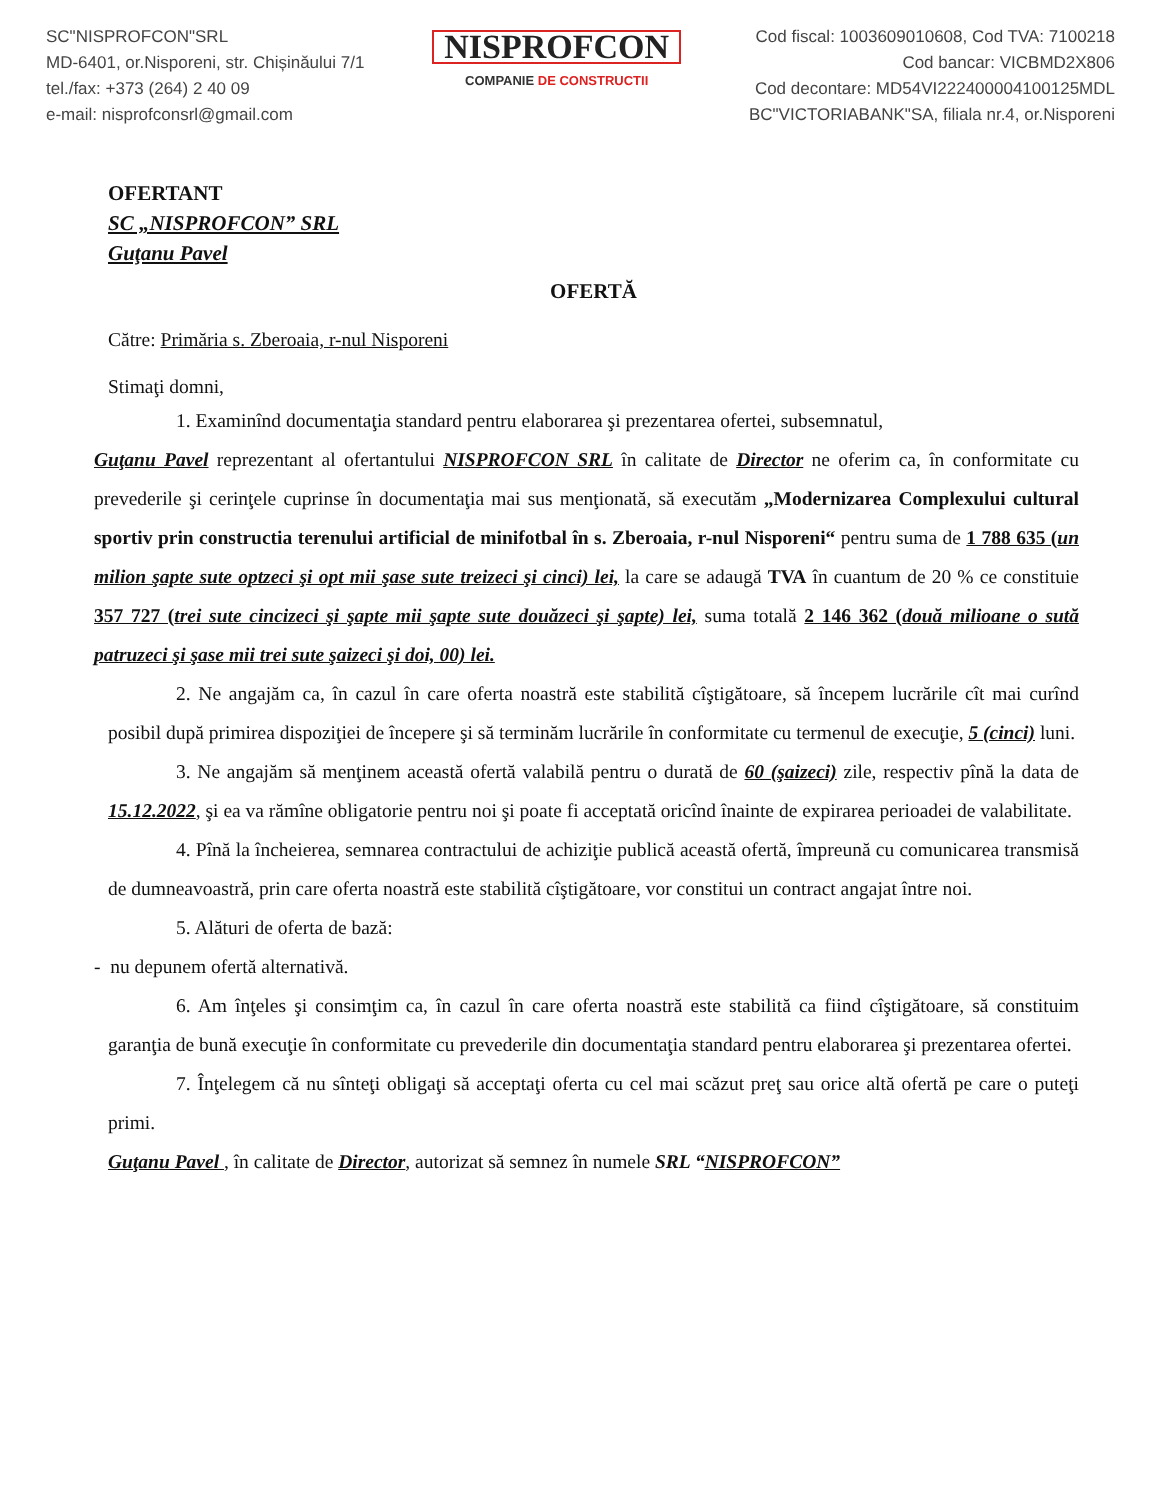SC"NISPROFCON"SRL
MD-6401, or.Nisporeni, str. Chișinăului 7/1
tel./fax: +373 (264) 2 40 09
e-mail: nisprofconsrl@gmail.com
NISPROFCON
COMPANIE DE CONSTRUCTII
Cod fiscal: 1003609010608, Cod TVA: 7100218
Cod bancar: VICBMD2X806
Cod decontare: MD54VI222400004100125MDL
BC"VICTORIABANK"SA, filiala nr.4, or.Nisporeni
OFERTANT
SC „NISPROFCON” SRL
Guţanu Pavel
OFERTĂ
Către: Primăria s. Zberoaia, r-nul Nisporeni
Stimaţi domni,
1. Examinînd documentaţia standard pentru elaborarea şi prezentarea ofertei, subsemnatul,
Guţanu Pavel reprezentant al ofertantului NISPROFCON SRL în calitate de Director ne oferim ca, în conformitate cu prevederile şi cerinţele cuprinse în documentaţia mai sus menţionată, să executăm „Modernizarea Complexului cultural sportiv prin constructia terenului artificial de minifotbal în s. Zberoaia, r-nul Nisporeni“ pentru suma de 1 788 635 (un milion şapte sute optzeci şi opt mii şase sute treizeci şi cinci) lei, la care se adaugă TVA în cuantum de 20 % ce constituie 357 727 (trei sute cincizeci şi şapte mii şapte sute douăzeci şi şapte) lei, suma totală 2 146 362 (două milioane o sută patruzeci şi şase mii trei sute şaizeci şi doi, 00) lei.
2. Ne angajăm ca, în cazul în care oferta noastră este stabilită cîştigătoare, să începem lucrările cît mai curînd posibil după primirea dispoziţiei de începere şi să terminăm lucrările în conformitate cu termenul de execuţie, 5 (cinci) luni.
3. Ne angajăm să menţinem această ofertă valabilă pentru o durată de 60 (şaizeci) zile, respectiv pînă la data de 15.12.2022, şi ea va rămîne obligatorie pentru noi şi poate fi acceptată oricînd înainte de expirarea perioadei de valabilitate.
4. Pînă la încheierea, semnarea contractului de achiziţie publică această ofertă, împreună cu comunicarea transmisă de dumneavoastră, prin care oferta noastră este stabilită cîştigătoare, vor constitui un contract angajat între noi.
5. Alături de oferta de bază:
- nu depunem ofertă alternativă.
6. Am înţeles şi consimţim ca, în cazul în care oferta noastră este stabilită ca fiind cîştigătoare, să constituim garanţia de bună execuţie în conformitate cu prevederile din documentaţia standard pentru elaborarea şi prezentarea ofertei.
7. Înţelegem că nu sînteţi obligaţi să acceptaţi oferta cu cel mai scăzut preţ sau orice altă ofertă pe care o puteţi primi.
Guţanu Pavel , în calitate de Director, autorizat să semnez în numele SRL “NISPROFCON”